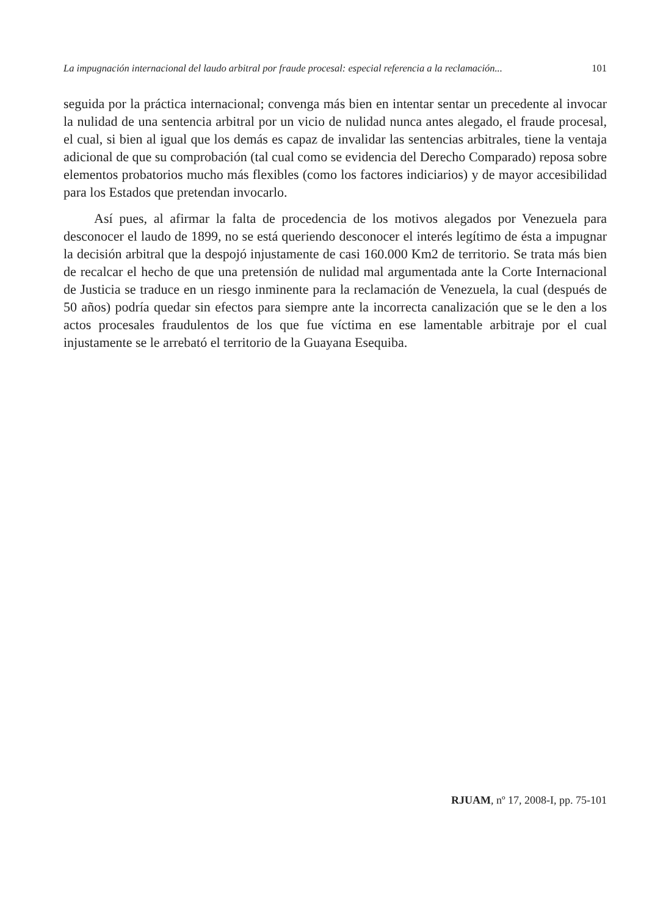La impugnación internacional del laudo arbitral por fraude procesal: especial referencia a la reclamación... 101
seguida por la práctica internacional; convenga más bien en intentar sentar un precedente al invocar la nulidad de una sentencia arbitral por un vicio de nulidad nunca antes alegado, el fraude procesal, el cual, si bien al igual que los demás es capaz de invalidar las sentencias arbitrales, tiene la ventaja adicional de que su comprobación (tal cual como se evidencia del Derecho Comparado) reposa sobre elementos probatorios mucho más flexibles (como los factores indiciarios) y de mayor accesibilidad para los Estados que pretendan invocarlo.
Así pues, al afirmar la falta de procedencia de los motivos alegados por Venezuela para desconocer el laudo de 1899, no se está queriendo desconocer el interés legítimo de ésta a impugnar la decisión arbitral que la despojó injustamente de casi 160.000 Km2 de territorio. Se trata más bien de recalcar el hecho de que una pretensión de nulidad mal argumentada ante la Corte Internacional de Justicia se traduce en un riesgo inminente para la reclamación de Venezuela, la cual (después de 50 años) podría quedar sin efectos para siempre ante la incorrecta canalización que se le den a los actos procesales fraudulentos de los que fue víctima en ese lamentable arbitraje por el cual injustamente se le arrebató el territorio de la Guayana Esequiba.
RJUAM, nº 17, 2008-I, pp. 75-101